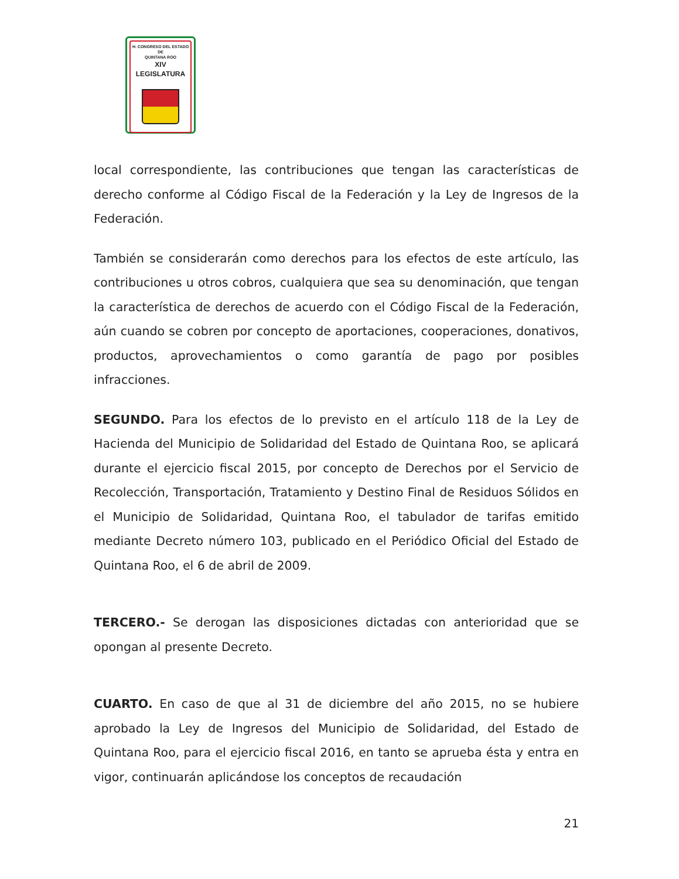H. CONGRESO DEL ESTADO
DE
QUINTANA ROO
XIV LEGISLATURA
local correspondiente, las contribuciones que tengan las características de derecho conforme al Código Fiscal de la Federación y la Ley de Ingresos de la Federación.
También se considerarán como derechos para los efectos de este artículo, las contribuciones u otros cobros, cualquiera que sea su denominación, que tengan la característica de derechos de acuerdo con el Código Fiscal de la Federación, aún cuando se cobren por concepto de aportaciones, cooperaciones, donativos, productos, aprovechamientos o como garantía de pago por posibles infracciones.
SEGUNDO. Para los efectos de lo previsto en el artículo 118 de la Ley de Hacienda del Municipio de Solidaridad del Estado de Quintana Roo, se aplicará durante el ejercicio fiscal 2015, por concepto de Derechos por el Servicio de Recolección, Transportación, Tratamiento y Destino Final de Residuos Sólidos en el Municipio de Solidaridad, Quintana Roo, el tabulador de tarifas emitido mediante Decreto número 103, publicado en el Periódico Oficial del Estado de Quintana Roo, el 6 de abril de 2009.
TERCERO.- Se derogan las disposiciones dictadas con anterioridad que se opongan al presente Decreto.
CUARTO. En caso de que al 31 de diciembre del año 2015, no se hubiere aprobado la Ley de Ingresos del Municipio de Solidaridad, del Estado de Quintana Roo, para el ejercicio fiscal 2016, en tanto se aprueba ésta y entra en vigor, continuarán aplicándose los conceptos de recaudación
21